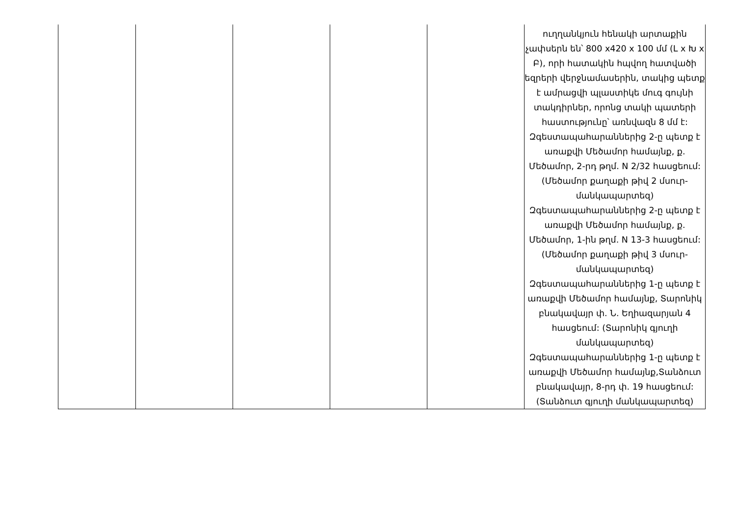| | | | | | ուղղանկյուն հենակի արտաքին չափսերն են՝ 800 x420 x 100 մմ (L x Խ x Բ), որի հատակին հպվող հատվածի եզրերի վերջնամասերին, տակից պետք է ամրացվի պլաստիկե մուգ գույնի տակդիրներ, որոնց տակի պատերի հաստությունը՝ առնվազն 8 մմ է: Զգեստապահարաններից 2-ը պետք է առաքվի Մեծամոր համայնք, ք. Մեծամոր, 2-րդ թղմ. N 2/32 հասցեում: (Մեծամոր քաղաքի թիվ 2 մսուր-մանկապարտեզ) Զգեստապահարաններից 2-ը պետք է առաքվի Մեծամոր համայնք, ք. Մեծամոր, 1-ին թղմ. N 13-3 հասցեում: (Մեծամոր քաղաքի թիվ 3 մսուր-մանկապարտեզ) Զգեստապահարաններից 1-ը պետք է առաքվի Մեծամոր համայնք, Տարոնիկ բնակավայր փ. Ն. Եղիազարյան 4 հասցեում: (Տարոնիկ գյուղի մանկապարտեզ) Զգեստապահարաններից 1-ը պետք է առաքվի Մեծամոր համայնք,Տանձուտ բնակավայր, 8-րդ փ. 19 հասցեում: (Տանձուտ գյուղի մանկապարտեզ) |